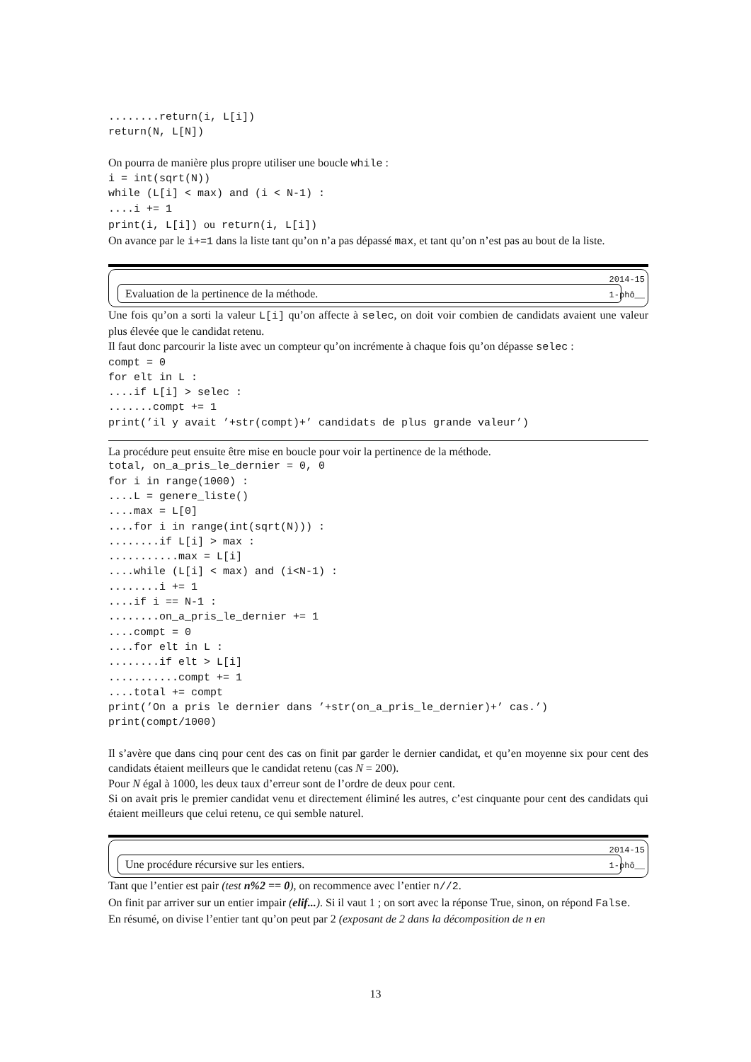........return(i, L[i])
return(N, L[N])
On pourra de manière plus propre utiliser une boucle while :
i = int(sqrt(N))
while (L[i] < max) and (i < N-1) :
....i += 1
print(i, L[i]) ou return(i, L[i])
On avance par le i+=1 dans la liste tant qu’on n’a pas dépassé max, et tant qu’on n’est pas au bout de la liste.
2014-15
Evaluation de la pertinence de la méthode. 1-phô__
Une fois qu’on a sorti la valeur L[i] qu’on affecte à selec, on doit voir combien de candidats avaient une valeur plus élevée que le candidat retenu.
Il faut donc parcourir la liste avec un compteur qu’on incrémente à chaque fois qu’on dépasse selec :
compt = 0
for elt in L :
....if L[i] > selec :
.......compt += 1
print(’il y avait ’+str(compt)+’ candidats de plus grande valeur’)
La procédure peut ensuite être mise en boucle pour voir la pertinence de la méthode.
total, on_a_pris_le_dernier = 0, 0
for i in range(1000) :
....L = genere_liste()
....max = L[0]
....for i in range(int(sqrt(N))) :
........if L[i] > max :
...........max = L[i]
....while (L[i] < max) and (i<N-1) :
........i += 1
....if i == N-1 :
........on_a_pris_le_dernier += 1
....compt = 0
....for elt in L :
........if elt > L[i]
...........compt += 1
....total += compt
print(’On a pris le dernier dans ’+str(on_a_pris_le_dernier)+’ cas.’)
print(compt/1000)
Il s’avère que dans cinq pour cent des cas on finit par garder le dernier candidat, et qu’en moyenne six pour cent des candidats étaient meilleurs que le candidat retenu (cas N = 200).
Pour N égal à 1000, les deux taux d’erreur sont de l’ordre de deux pour cent.
Si on avait pris le premier candidat venu et directement éliminé les autres, c’est cinquante pour cent des candidats qui étaient meilleurs que celui retenu, ce qui semble naturel.
2014-15
Une procédure récursive sur les entiers. 1-phô__
Tant que l’entier est pair (test n%2 == 0), on recommence avec l’entier n//2.
On finit par arriver sur un entier impair (elif...). Si il vaut 1 ; on sort avec la réponse True, sinon, on répond False.
En résumé, on divise l’entier tant qu’on peut par 2 (exposant de 2 dans la décomposition de n en
13